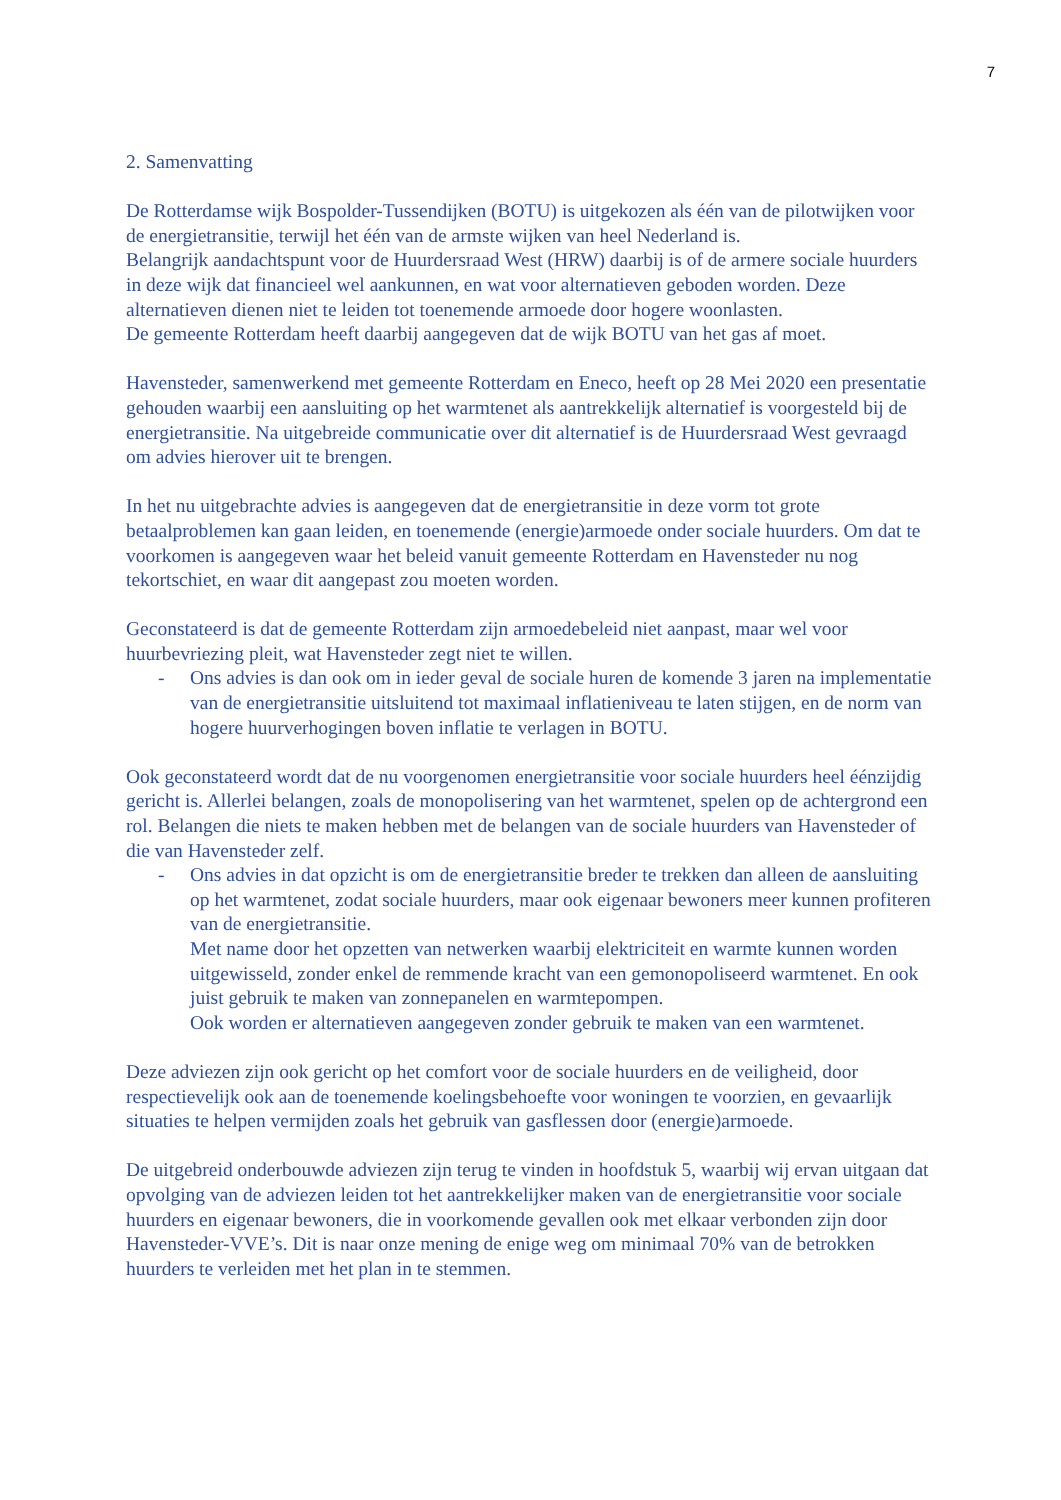7
2. Samenvatting
De Rotterdamse wijk Bospolder-Tussendijken (BOTU) is uitgekozen als één van de pilotwijken voor de energietransitie, terwijl het één van de armste wijken van heel Nederland is.
Belangrijk aandachtspunt voor de Huurdersraad West (HRW) daarbij is of de armere sociale huurders in deze wijk dat financieel wel aankunnen, en wat voor alternatieven geboden worden. Deze alternatieven dienen niet te leiden tot toenemende armoede door hogere woonlasten.
De gemeente Rotterdam heeft daarbij aangegeven dat de wijk BOTU van het gas af moet.
Havensteder, samenwerkend met gemeente Rotterdam en Eneco, heeft op 28 Mei 2020 een presentatie gehouden waarbij een aansluiting op het warmtenet als aantrekkelijk alternatief is voorgesteld bij de energietransitie. Na uitgebreide communicatie over dit alternatief is de Huurdersraad West gevraagd om advies hierover uit te brengen.
In het nu uitgebrachte advies is aangegeven dat de energietransitie in deze vorm tot grote betaalproblemen kan gaan leiden, en toenemende (energie)armoede onder sociale huurders. Om dat te voorkomen is aangegeven waar het beleid vanuit gemeente Rotterdam en Havensteder nu nog tekortschiet, en waar dit aangepast zou moeten worden.
Geconstateerd is dat de gemeente Rotterdam zijn armoedebeleid niet aanpast, maar wel voor huurbevriezing pleit, wat Havensteder zegt niet te willen.
- Ons advies is dan ook om in ieder geval de sociale huren de komende 3 jaren na implementatie van de energietransitie uitsluitend tot maximaal inflatieniveau te laten stijgen, en de norm van hogere huurverhogingen boven inflatie te verlagen in BOTU.
Ook geconstateerd wordt dat de nu voorgenomen energietransitie voor sociale huurders heel éénzijdig gericht is. Allerlei belangen, zoals de monopolisering van het warmtenet, spelen op de achtergrond een rol. Belangen die niets te maken hebben met de belangen van de sociale huurders van Havensteder of die van Havensteder zelf.
- Ons advies in dat opzicht is om de energietransitie breder te trekken dan alleen de aansluiting op het warmtenet, zodat sociale huurders, maar ook eigenaar bewoners meer kunnen profiteren van de energietransitie.
Met name door het opzetten van netwerken waarbij elektriciteit en warmte kunnen worden uitgewisseld, zonder enkel de remmende kracht van een gemonopoliseerd warmtenet. En ook juist gebruik te maken van zonnepanelen en warmtepompen.
Ook worden er alternatieven aangegeven zonder gebruik te maken van een warmtenet.
Deze adviezen zijn ook gericht op het comfort voor de sociale huurders en de veiligheid, door respectievelijk ook aan de toenemende koelingsbehoefte voor woningen te voorzien, en gevaarlijk situaties te helpen vermijden zoals het gebruik van gasflessen door (energie)armoede.
De uitgebreid onderbouwde adviezen zijn terug te vinden in hoofdstuk 5, waarbij wij ervan uitgaan dat opvolging van de adviezen leiden tot het aantrekkelijker maken van de energietransitie voor sociale huurders en eigenaar bewoners, die in voorkomende gevallen ook met elkaar verbonden zijn door Havensteder-VVE’s. Dit is naar onze mening de enige weg om minimaal 70% van de betrokken huurders te verleiden met het plan in te stemmen.